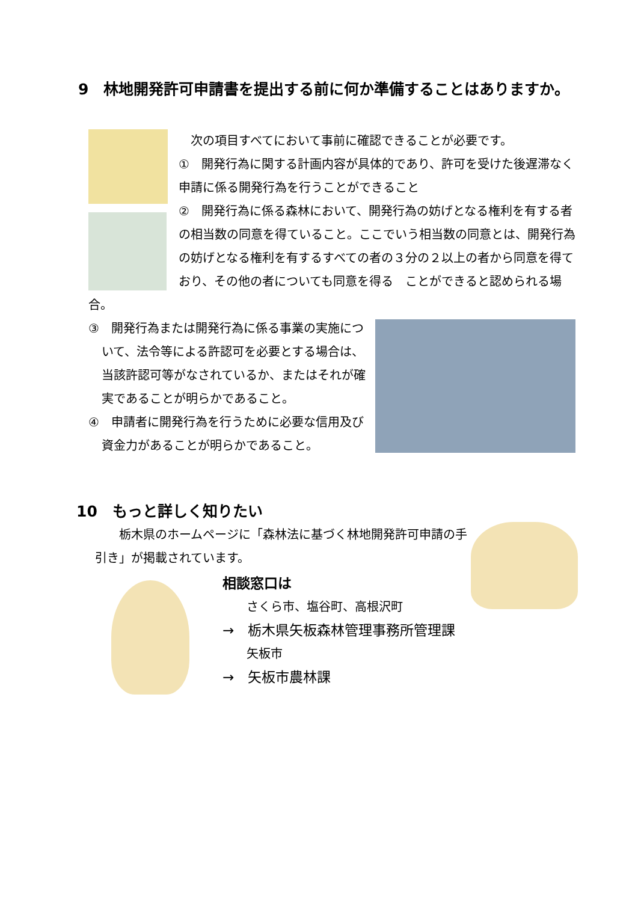9　林地開発許可申請書を提出する前に何か準備することはありますか。
　次の項目すべてにおいて事前に確認できることが必要です。
①　開発行為に関する計画内容が具体的であり、許可を受けた後遅滞なく申請に係る開発行為を行うことができること
②　開発行為に係る森林において、開発行為の妨げとなる権利を有する者の相当数の同意を得ていること。ここでいう相当数の同意とは、開発行為の妨げとなる権利を有するすべての者の３分の２以上の者から同意を得ており、その他の者についても同意を得る　ことができると認められる場合。
③　開発行為または開発行為に係る事業の実施について、法令等による許認可を必要とする場合は、当該許認可等がなされているか、またはそれが確実であることが明らかであること。
④　申請者に開発行為を行うために必要な信用及び資金力があることが明らかであること。
10　もっと詳しく知りたい
　　栃木県のホームページに「森林法に基づく林地開発許可申請の手引き」が掲載されています。
相談窓口は
　　さくら市、塩谷町、高根沢町
→　栃木県矢板森林管理事務所管理課
　　矢板市
→　矢板市農林課